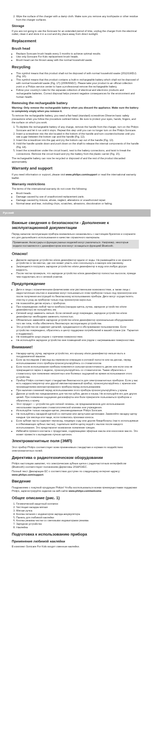2. Wipe the surface of the charger with a damp cloth. Make sure you remove any toothpaste or other residue from the charger surfaces.
Storage
If you are not going to use the Sonicare for an extended period of time, unplug the charger from the electrical outlet, clean it and store it in a cool and dry place away from direct sunlight.
Replacement
Brush head
Replace Sonicare brush heads every 3 months to achieve optimal results.
Use only Sonicare For Kids replacement brush heads.
Brush head can be thrown away with the normal household waste.
Recycling
This symbol means that this product shall not be disposed of with normal household waste (2012/19/EU) (Fig. 16).
This symbol means that this product contains a built-in rechargeable battery which shall not be disposed of with normal household waste (Fig. 17) (2006/66/EC). Please take your product to an official collection point or a Philips service center to have a professional remove the rechargeable battery.
Follow your country's rules for the separate collection of electrical and electronic products and rechargeable batteries. Correct disposal helps prevent negative consequences for the environment and human health.
Removing the rechargeable battery
Warning: Only remove the rechargeable battery when you discard the appliance. Make sure the battery is completely empty when you remove it.
To remove the rechargeable battery, you need a flat-head (standard) screwdriver.Observe basic safety precautions when you follow the procedure outlined below. Be sure to protect your eyes, hands, fingers, and the surface on which you work.
1. To deplete the rechargeable battery of any charge, remove the handle from the charger, turn on the Philips Sonicare and let it run until it stops. Repeat this step until you can no longer turn on the Philips Sonicare.
2. Insert a screwdriver into the slot located in the bottom of the handle and turn counterclockwise until you see a gap between the bottom cap and the handle (Fig. 12).
3. Insert the screwdriver into the gap and pry the bottom cap out of the handle (Fig. 13).
4. Hold the handle upside down and push down on the shaft to release the internal components of the handle (Fig. 14).
5. Insert the screwdriver under the circuit board, next to the battery connections, and twist to break the connections. Remove the circuit board and pry the battery from the plastic carrier (Fig. 15).
The rechargeable battery can now be recycled or disposed of and the rest of the product discarded appropriately.
Warranty and support
If you need information or support, please visit www.philips.com/support or read the international warranty leaflet.
Warranty restrictions
The terms of the international warranty do not cover the following:
Brush heads.
Damage caused by use of unauthorized replacement parts.
Damage caused by misuse, abuse, neglect, alterations or unauthorized repair.
Normal wear and tear, including chips, scratches, abrasions, discoloration or fading.
Русский
Важные сведения о безопасности - Дополнение к эксплуатационной документации
Перед началом эксплуатации прибора внимательно ознакомьтесь с настоящим буклетом и сохраните его для дальнейшего использования в качестве справочного материала.
Примечание: Аксессуары и функции разных моделей могут различаться. Например, некоторые модели поставляются с дезинфектором или могут оснащаться функцией Bluetooth.
Опасно!
Держите зарядное устройство и/или дезинфектор вдали от воды. Не размещайте и не храните устройство в тех местах, где оно может упасть или соскользнуть в ванную или раковину.
Запрещается погружать зарядное устройство и/или дезинфектор в воду или любую другую жидкость.
После чистки проверьте, что зарядное устройство и/или дезинфектор полностью высохли, прежде чем подключать его к сетевой розетке.
Предупреждение
Дети и лица с ограниченными физическими или умственными возможностями, а также лица с недостаточным опытом и знаниями могут пользоваться этим прибором только под присмотром или после получения инструкций по безопасному использованию прибора. Дети могут осуществлять очистку и уход за прибором только под присмотром взрослых.
Не позволяйте детям играть с прибором.
При повреждении любой части прибора (насадка-щетка, ручка, зарядное устройство и/или дезинфектор) не пользуйтесь им.
Сетевой шнур заменить нельзя. Если сетевой шнур поврежден, зарядное устройство и/или дезинфектор необходимо заменить полностью.
Обязательно заменяйте зарядное устройство и/или дезинфектор оригинальным оборудованием того же типа, чтобы обеспечить безопасную эксплуатацию устройства.
Это устройство не содержит деталей, нуждающихся в обслуживании пользователем. Если устройство повреждено, обратитесь в центр поддержки потребителей в вашей стране (см. 'Гарантия и поддержка').
Не помещайте шнур рядом с горячими поверхностями.
Не используйте зарядное устройство вне помещений или рядом с нагреваемыми поверхностями.
Внимание!
Насадку-щетку, ручку, зарядное устройство, его крышку и/или дезинфектор нельзя мыть в посудомоечной машине.
Если за последние 2 месяца вы перенесли операцию в ротовой полости или на деснах, перед использованием этого прибора проконсультируйтесь со стоматологом.
Если после использования прибора появляется сильная кровоточивость десен или если она не прекращается через 1 неделю, проконсультируйтесь со стоматологом. Также обратитесь к стоматологу при появлении неприятных или болевых ощущений во время использования этого устройства.
Прибор Philips соответствует стандартам безопасности для электромагнитных приборов. Если у вас есть кардиостимулятор или другой имплантированный прибор, проконсультируйтесь с врачом или производителем имплантированного прибора перед использованием.
При наличии сомнений перед использованием этого прибора проконсультируйтесь у врача.
Данное устройство предназначено для чистки зубов, десен и языка. Не используйте его для других целей. При появлении ощущения дискомфорта или боли прекратите пользоваться прибором и обратитесь к врачу.
Этот продукт — устройство для личной гигиены, не предназначенное для использования несколькими пациентами стоматологической клиники или учреждения.
Используйте только насадки-щетки, рекомендованные Philips Sonicare.
Не пользуйтесь насадкой-щеткой со смятыми или загнутыми щетинками. Заменяйте насадку-щетку каждые три месяца или чаще, если появились признаки износа.
Если зубная паста содержит пероксид, пищевую соду или другие бикарбонаты (часто используемые в отбеливающих зубных пастах), тщательно мойте щетку водой с мылом после каждого использования. Это предотвратит возможное появление трещин.
Избегайте прямого контакта с продуктами, содержащими эфирные масла или кокосовое масло. Это может привести к выпадению пучков щетинок.
Электромагнитные поля (ЭМП)
Этот прибор Philips соответствует всем применимым стандартам и нормам по воздействию электромагнитных полей.
Директива о радиотехническом оборудовании
Philips настоящим заявляет, что электрические зубные щетки с радиочастотным интерфейсом (Bluetooth) соответствуют положениям Директивы 2014/53/EC.
Полный текст Декларации ЕС о соответствии доступен по следующему интернет-адресу: www.philips.com/support.
Введение
Поздравляем с покупкой продукции Philips! Чтобы воспользоваться всеми преимуществами поддержки Philips, зарегистрируйте изделие на веб-сайте www.philips.com/welcome.
Общее описание (рис. 1)
1. Гигиенический защитный колпачок
2. Чистящая насадка мягкая
3. Мягкая ручка
4. Кнопка питания с индикатором заряда аккумулятора
5. Панель для любимой наклейки
6. Кнопка режима чистки со световыми индикаторами режима
7. Зарядное устройство
8. Наклейка
Подготовка к использованию прибора
Применение любимой наклейки
В комплект Sonicare For Kids входят сменные наклейки.